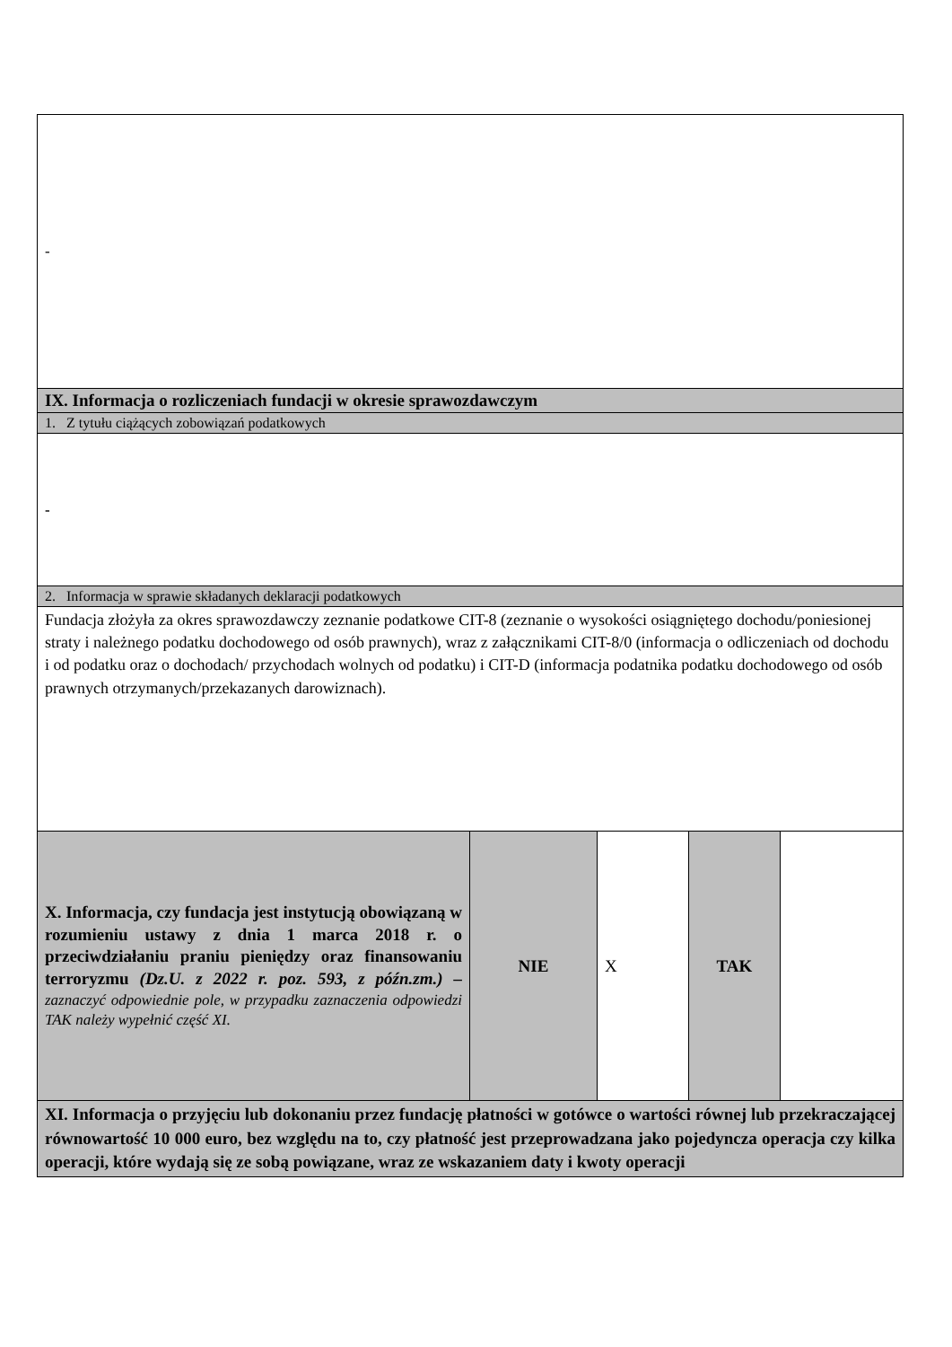| - | | | | |
| IX. Informacja o rozliczeniach fundacji w okresie sprawozdawczym | | | | |
| 1. Z tytułu ciążących zobowiązań podatkowych | | | | |
| - | | | | |
| 2. Informacja w sprawie składanych deklaracji podatkowych | | | | |
| Fundacja złożyła za okres sprawozdawczy zeznanie podatkowe CIT-8 (zeznanie o wysokości osiągniętego dochodu/poniesionej straty i należnego podatku dochodowego od osób prawnych), wraz z załącznikami CIT-8/0 (informacja o odliczeniach od dochodu i od podatku oraz o dochodach/ przychodach wolnych od podatku) i CIT-D (informacja podatnika podatku dochodowego od osób prawnych otrzymanych/przekazanych darowiznach). | | | | |
| X. Informacja, czy fundacja jest instytucją obowiązaną w rozumieniu ustawy z dnia 1 marca 2018 r. o przeciwdziałaniu praniu pieniędzy oraz finansowaniu terroryzmu (Dz.U. z 2022 r. poz. 593, z późn.zm.) – zaznaczyć odpowiednie pole, w przypadku zaznaczenia odpowiedzi TAK należy wypełnić część XI. | NIE | X | TAK | |
| XI. Informacja o przyjęciu lub dokonaniu przez fundację płatności w gotówce o wartości równej lub przekraczającej równowartość 10 000 euro, bez względu na to, czy płatność jest przeprowadzana jako pojedyncza operacja czy kilka operacji, które wydają się ze sobą powiązane, wraz ze wskazaniem daty i kwoty operacji | | | | |